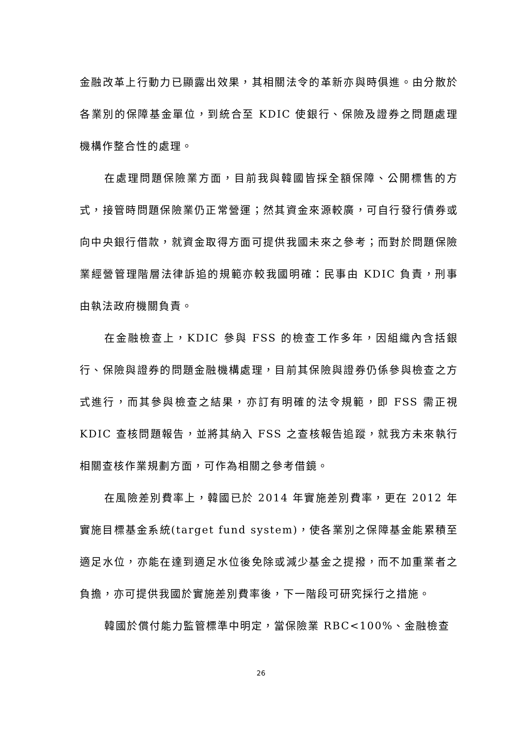金融改革上行動力已顯露出效果，其相關法令的革新亦與時俱進。由分散於各業別的保障基金單位，到統合至 KDIC 使銀行、保險及證券之問題處理機構作整合性的處理。
在處理問題保險業方面，目前我與韓國皆採全額保障、公開標售的方式，接管時問題保險業仍正常營運；然其資金來源較廣，可自行發行債券或向中央銀行借款，就資金取得方面可提供我國未來之參考；而對於問題保險業經營管理階層法律訴追的規範亦較我國明確：民事由 KDIC 負責，刑事由執法政府機關負責。
在金融檢查上，KDIC 參與 FSS 的檢查工作多年，因組織內含括銀行、保險與證券的問題金融機構處理，目前其保險與證券仍係參與檢查之方式進行，而其參與檢查之結果，亦訂有明確的法令規範，即 FSS 需正視 KDIC 查核問題報告，並將其納入 FSS 之查核報告追蹤，就我方未來執行相關查核作業規劃方面，可作為相關之參考借鏡。
在風險差別費率上，韓國已於 2014 年實施差別費率，更在 2012 年實施目標基金系統(target fund system)，使各業別之保障基金能累積至適足水位，亦能在達到適足水位後免除或減少基金之提撥，而不加重業者之負擔，亦可提供我國於實施差別費率後，下一階段可研究採行之措施。
韓國於償付能力監管標準中明定，當保險業 RBC<100%、金融檢查
26